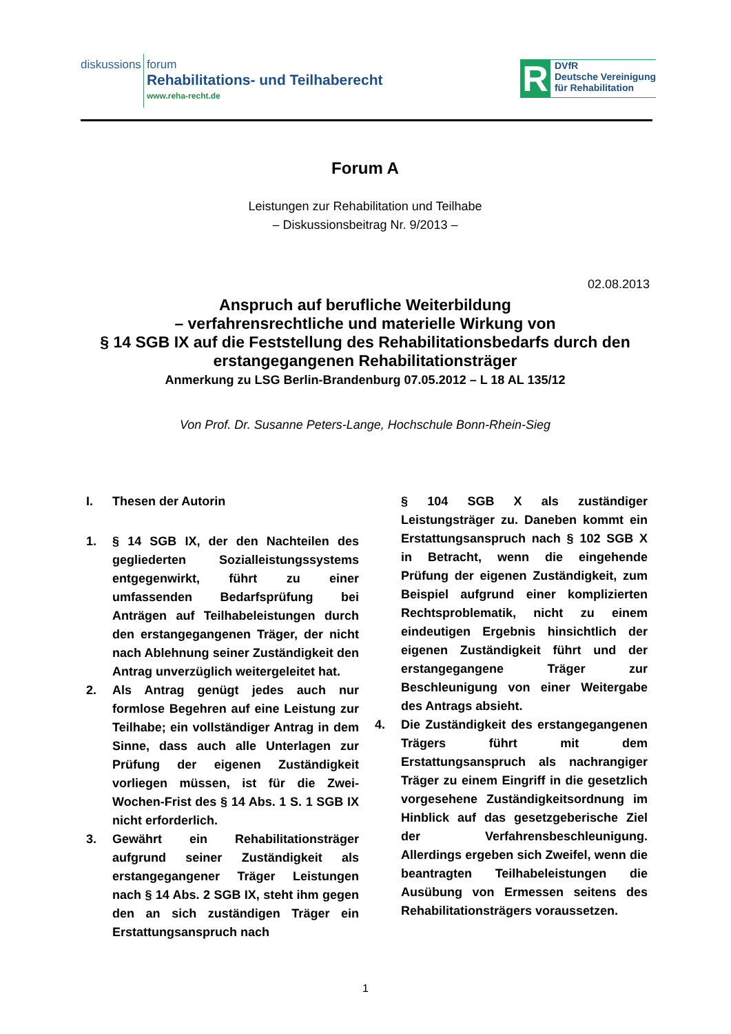diskussions
forum
Rehabilitations- und Teilhaberecht
www.reha-recht.de
R
DVfR
Deutsche Vereinigung
für Rehabilitation
Forum A
Leistungen zur Rehabilitation und Teilhabe
– Diskussionsbeitrag Nr. 9/2013 –
02.08.2013
Anspruch auf berufliche Weiterbildung
– verfahrensrechtliche und materielle Wirkung von
§ 14 SGB IX auf die Feststellung des Rehabilitationsbedarfs durch den erstangegangenen Rehabilitationsträger
Anmerkung zu LSG Berlin-Brandenburg 07.05.2012 – L 18 AL 135/12
Von Prof. Dr. Susanne Peters-Lange, Hochschule Bonn-Rhein-Sieg
I. Thesen der Autorin
1. § 14 SGB IX, der den Nachteilen des gegliederten Sozialleistungssystems entgegenwirkt, führt zu einer umfassenden Bedarfsprüfung bei Anträgen auf Teilhabeleistungen durch den erstangegangenen Träger, der nicht nach Ablehnung seiner Zuständigkeit den Antrag unverzüglich weitergeleitet hat.
2. Als Antrag genügt jedes auch nur formlose Begehren auf eine Leistung zur Teilhabe; ein vollständiger Antrag in dem Sinne, dass auch alle Unterlagen zur Prüfung der eigenen Zuständigkeit vorliegen müssen, ist für die Zwei-Wochen-Frist des § 14 Abs. 1 S. 1 SGB IX nicht erforderlich.
3. Gewährt ein Rehabilitationsträger aufgrund seiner Zuständigkeit als erstangegangener Träger Leistungen nach § 14 Abs. 2 SGB IX, steht ihm gegen den an sich zuständigen Träger ein Erstattungsanspruch nach
§ 104 SGB X als zuständiger Leistungsträger zu. Daneben kommt ein Erstattungsanspruch nach § 102 SGB X in Betracht, wenn die eingehende Prüfung der eigenen Zuständigkeit, zum Beispiel aufgrund einer komplizierten Rechtsproblematik, nicht zu einem eindeutigen Ergebnis hinsichtlich der eigenen Zuständigkeit führt und der erstangegangene Träger zur Beschleunigung von einer Weitergabe des Antrags absieht.
4. Die Zuständigkeit des erstangegangenen Trägers führt mit dem Erstattungsanspruch als nachrangiger Träger zu einem Eingriff in die gesetzlich vorgesehene Zuständigkeitsordnung im Hinblick auf das gesetzgeberische Ziel der Verfahrensbeschleunigung. Allerdings ergeben sich Zweifel, wenn die beantragten Teilhabeleistungen die Ausübung von Ermessen seitens des Rehabilitationsträgers voraussetzen.
1